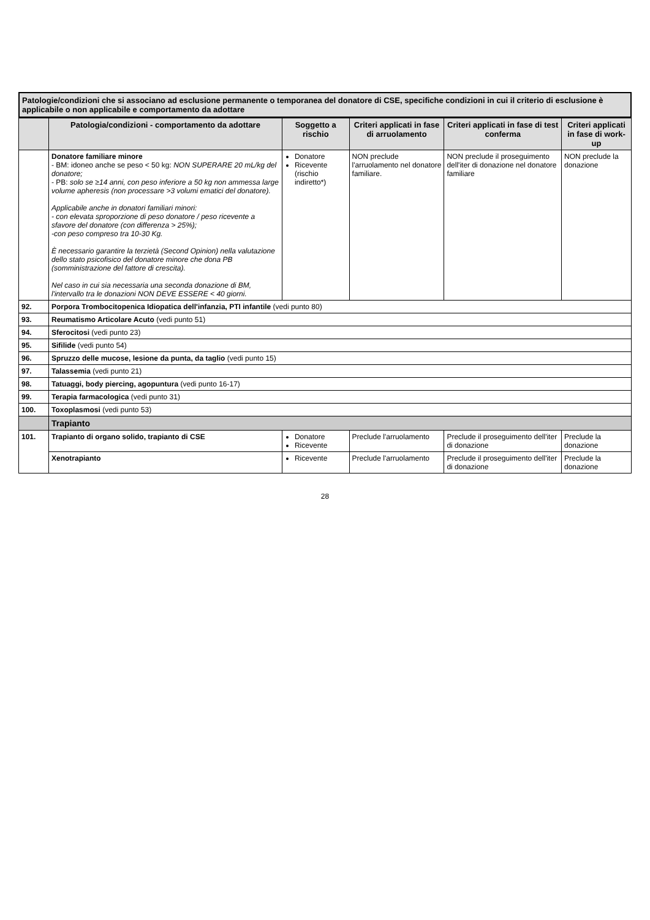Patologie/condizioni che si associano ad esclusione permanente o temporanea del donatore di CSE, specifiche condizioni in cui il criterio di esclusione è applicabile o non applicabile e comportamento da adottare
| | Patologia/condizioni - comportamento da adottare | Soggetto a rischio | Criteri applicati in fase di arruolamento | Criteri applicati in fase di test conferma | Criteri applicati in fase di work-up |
| --- | --- | --- | --- | --- | --- |
| | Donatore familiare minore - BM: idoneo anche se peso < 50 kg: NON SUPERARE 20 mL/kg del donatore; - PB: solo se ≥14 anni, con peso inferiore a 50 kg non ammessa large volume apheresis (non processare >3 volumi ematici del donatore). Applicabile anche in donatori familiari minori: - con elevata sproporzione di peso donatore / peso ricevente a sfavore del donatore (con differenza > 25%); -con peso compreso tra 10-30 Kg. È necessario garantire la terzietà (Second Opinion) nella valutazione dello stato psicofisico del donatore minore che dona PB (somministrazione del fattore di crescita). Nel caso in cui sia necessaria una seconda donazione di BM, l'intervallo tra le donazioni NON DEVE ESSERE < 40 giorni. | Donatore Ricevente (rischio indiretto*) | NON preclude l'arruolamento nel donatore familiare. | NON preclude il proseguimento dell'iter di donazione nel donatore familiare | NON preclude la donazione |
| 92. | Porpora Trombocitopenica Idiopatica dell'infanzia, PTI infantile (vedi punto 80) | | | | |
| 93. | Reumatismo Articolare Acuto (vedi punto 51) | | | | |
| 94. | Sferocitosi (vedi punto 23) | | | | |
| 95. | Sifilide (vedi punto 54) | | | | |
| 96. | Spruzzo delle mucose, lesione da punta, da taglio (vedi punto 15) | | | | |
| 97. | Talassemia (vedi punto 21) | | | | |
| 98. | Tatuaggi, body piercing, agopuntura (vedi punto 16-17) | | | | |
| 99. | Terapia farmacologica (vedi punto 31) | | | | |
| 100. | Toxoplasmosi (vedi punto 53) | | | | |
| | Trapianto | | | | |
| 101. | Trapianto di organo solido, trapianto di CSE | Donatore Ricevente | Preclude l'arruolamento | Preclude il proseguimento dell'iter di donazione | Preclude la donazione |
| | Xenotrapianto | Ricevente | Preclude l'arruolamento | Preclude il proseguimento dell'iter di donazione | Preclude la donazione |
28